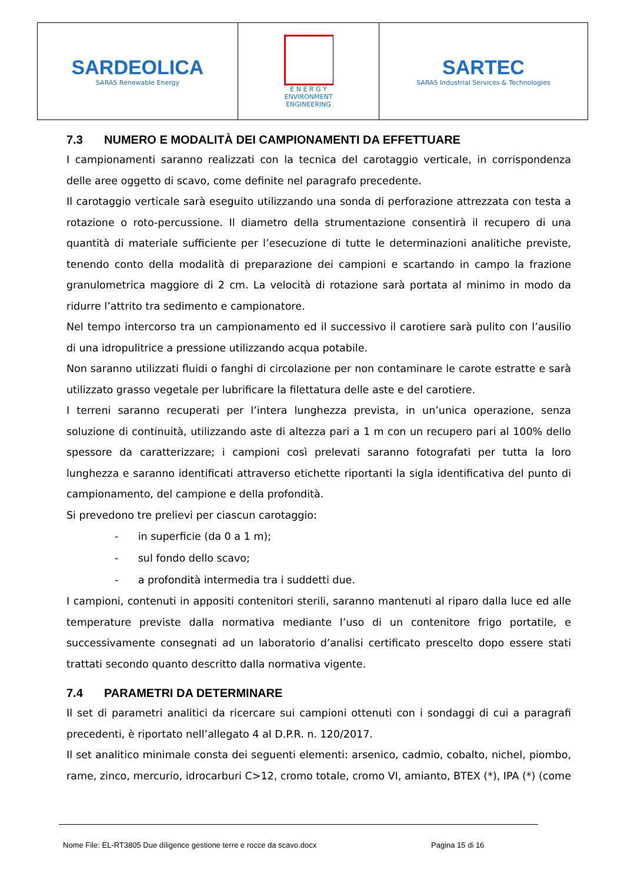SARDEOLICA
SARAS Renewable Energy
E N E R G Y
ENVIRONMENT
ENGINEERING
SARTEC
SARAS Industrial Services & Technologies
7.3 NUMERO E MODALITÀ DEI CAMPIONAMENTI DA EFFETTUARE
I campionamenti saranno realizzati con la tecnica del carotaggio verticale, in corrispondenza delle aree oggetto di scavo, come definite nel paragrafo precedente.
Il carotaggio verticale sarà eseguito utilizzando una sonda di perforazione attrezzata con testa a rotazione o roto-percussione. Il diametro della strumentazione consentirà il recupero di una quantità di materiale sufficiente per l’esecuzione di tutte le determinazioni analitiche previste, tenendo conto della modalità di preparazione dei campioni e scartando in campo la frazione granulometrica maggiore di 2 cm. La velocità di rotazione sarà portata al minimo in modo da ridurre l’attrito tra sedimento e campionatore.
Nel tempo intercorso tra un campionamento ed il successivo il carotiere sarà pulito con l’ausilio di una idropulitrice a pressione utilizzando acqua potabile.
Non saranno utilizzati fluidi o fanghi di circolazione per non contaminare le carote estratte e sarà utilizzato grasso vegetale per lubrificare la filettatura delle aste e del carotiere.
I terreni saranno recuperati per l’intera lunghezza prevista, in un’unica operazione, senza soluzione di continuità, utilizzando aste di altezza pari a 1 m con un recupero pari al 100% dello spessore da caratterizzare; i campioni così prelevati saranno fotografati per tutta la loro lunghezza e saranno identificati attraverso etichette riportanti la sigla identificativa del punto di campionamento, del campione e della profondità.
Si prevedono tre prelievi per ciascun carotaggio:
- in superficie (da 0 a 1 m);
- sul fondo dello scavo;
- a profondità intermedia tra i suddetti due.
I campioni, contenuti in appositi contenitori sterili, saranno mantenuti al riparo dalla luce ed alle temperature previste dalla normativa mediante l’uso di un contenitore frigo portatile, e successivamente consegnati ad un laboratorio d’analisi certificato prescelto dopo essere stati trattati secondo quanto descritto dalla normativa vigente.
7.4 PARAMETRI DA DETERMINARE
Il set di parametri analitici da ricercare sui campioni ottenuti con i sondaggi di cui a paragrafi precedenti, è riportato nell’allegato 4 al D.P.R. n. 120/2017.
Il set analitico minimale consta dei seguenti elementi: arsenico, cadmio, cobalto, nichel, piombo, rame, zinco, mercurio, idrocarburi C>12, cromo totale, cromo VI, amianto, BTEX (*), IPA (*) (come
Nome File: EL-RT3805 Due diligence gestione terre e rocce da scavo.docx
Pagina 15 di 16